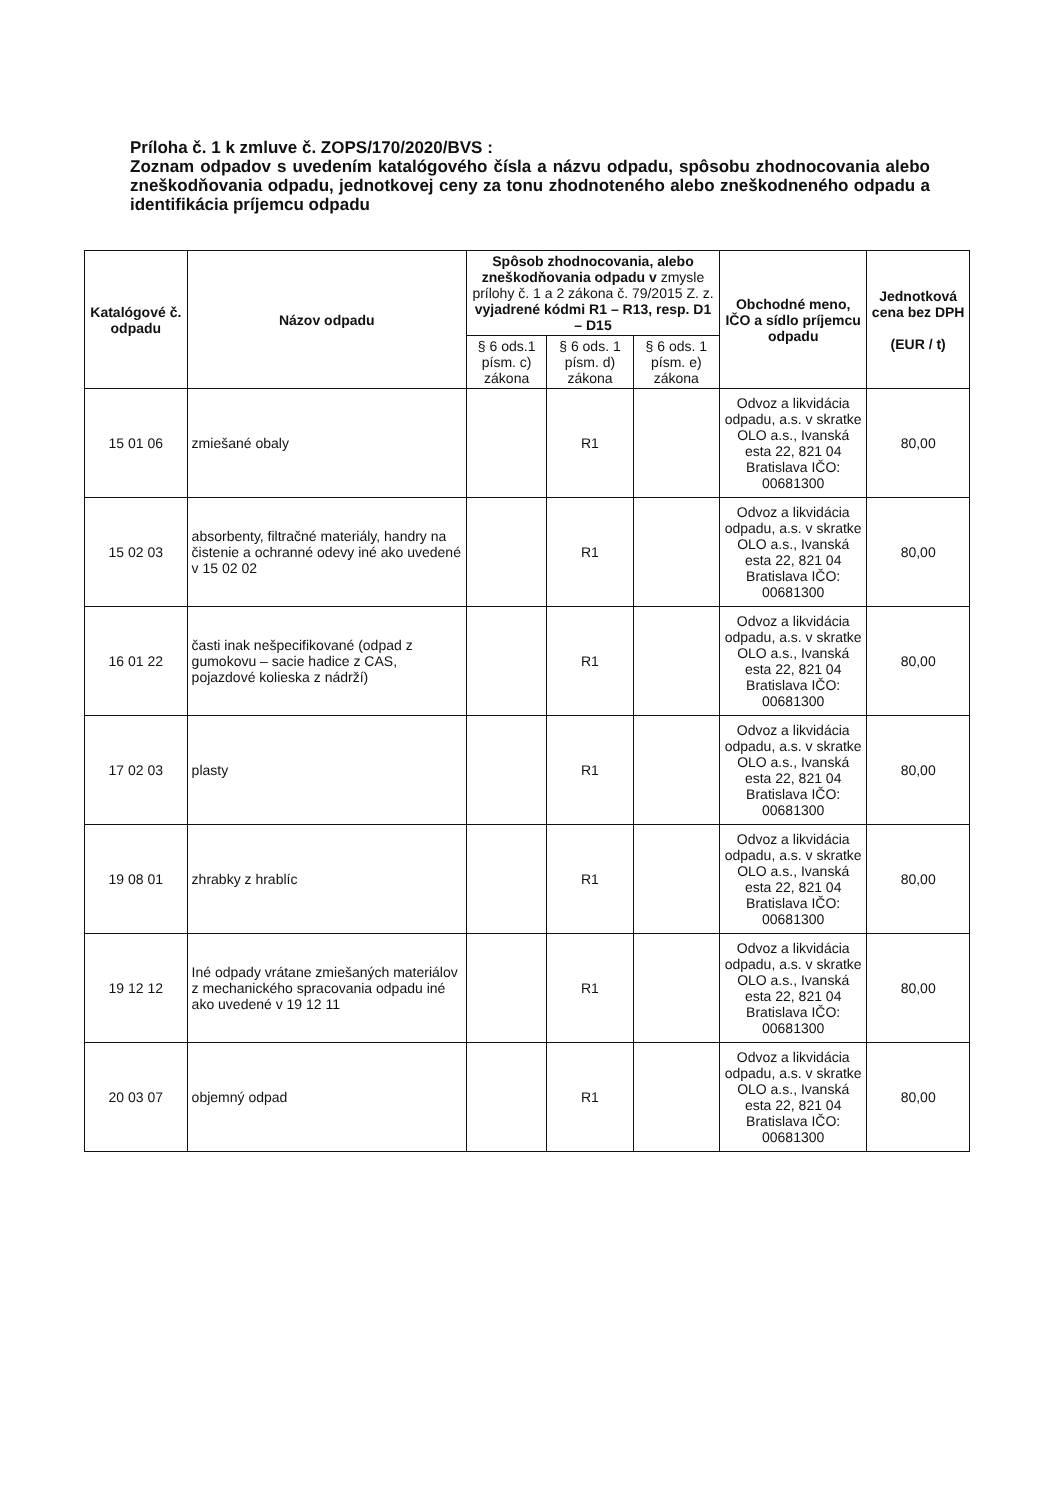Príloha č. 1 k zmluve č. ZOPS/170/2020/BVS :
Zoznam odpadov s uvedením katalógového čísla a názvu odpadu, spôsobu zhodnocovania alebo zneškodňovania odpadu, jednotkovej ceny za tonu zhodnoteného alebo zneškodneného odpadu a identifikácia príjemcu odpadu
| Katalógové č. odpadu | Názov odpadu | Spôsob zhodnocovania, alebo zneškodňovania odpadu v zmysle prílohy č. 1 a 2 zákona č. 79/2015 Z. z. vyjadrené kódmi R1 – R13, resp. D1 – D15 | | | Obchodné meno, IČO a sídlo príjemcu odpadu | Jednotková cena bez DPH (EUR / t) |
| --- | --- | --- | --- | --- | --- | --- |
| | | § 6 ods.1 písm. c) zákona | § 6 ods. 1 písm. d) zákona | § 6 ods. 1 písm. e) zákona | | |
| 15 01 06 | zmiešané obaly | | R1 | | Odvoz a likvidácia odpadu, a.s. v skratke OLO a.s., Ivanská esta 22, 821 04 Bratislava IČO: 00681300 | 80,00 |
| 15 02 03 | absorbenty, filtračné materiály, handry na čistenie a ochranné odevy iné ako uvedené v 15 02 02 | | R1 | | Odvoz a likvidácia odpadu, a.s. v skratke OLO a.s., Ivanská esta 22, 821 04 Bratislava IČO: 00681300 | 80,00 |
| 16 01 22 | časti inak nešpecifikované (odpad z gumokovu – sacie hadice z CAS, pojazdové kolieska z nádrží) | | R1 | | Odvoz a likvidácia odpadu, a.s. v skratke OLO a.s., Ivanská esta 22, 821 04 Bratislava IČO: 00681300 | 80,00 |
| 17 02 03 | plasty | | R1 | | Odvoz a likvidácia odpadu, a.s. v skratke OLO a.s., Ivanská esta 22, 821 04 Bratislava IČO: 00681300 | 80,00 |
| 19 08 01 | zhrabky z hrablíc | | R1 | | Odvoz a likvidácia odpadu, a.s. v skratke OLO a.s., Ivanská esta 22, 821 04 Bratislava IČO: 00681300 | 80,00 |
| 19 12 12 | Iné odpady vrátane zmiešaných materiálov z mechanického spracovania odpadu iné ako uvedené v 19 12 11 | | R1 | | Odvoz a likvidácia odpadu, a.s. v skratke OLO a.s., Ivanská esta 22, 821 04 Bratislava IČO: 00681300 | 80,00 |
| 20 03 07 | objemný odpad | | R1 | | Odvoz a likvidácia odpadu, a.s. v skratke OLO a.s., Ivanská esta 22, 821 04 Bratislava IČO: 00681300 | 80,00 |